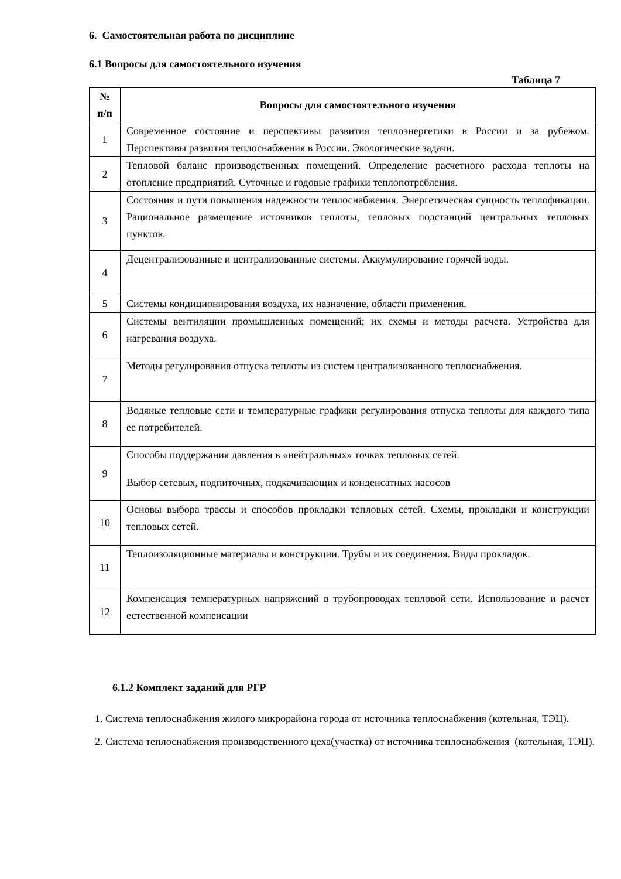6. Самостоятельная работа по дисциплине
6.1 Вопросы для самостоятельного изучения
Таблица 7
| № п/п | Вопросы для самостоятельного изучения |
| --- | --- |
| 1 | Современное состояние и перспективы развития теплоэнергетики в России и за рубежом. Перспективы развития теплоснабжения в России. Экологические задачи. |
| 2 | Тепловой баланс производственных помещений. Определение расчетного расхода теплоты на отопление предприятий. Суточные и годовые графики теплопотребления. |
| 3 | Состояния и пути повышения надежности теплоснабжения. Энергетическая сущность теплофикации. Рациональное размещение источников теплоты, тепловых подстанций центральных тепловых пунктов. |
| 4 | Децентрализованные и централизованные системы. Аккумулирование горячей воды. |
| 5 | Системы кондиционирования воздуха, их назначение, области применения. |
| 6 | Системы вентиляции промышленных помещений; их схемы и методы расчета. Устройства для нагревания воздуха. |
| 7 | Методы регулирования отпуска теплоты из систем централизованного теплоснабжения. |
| 8 | Водяные тепловые сети и температурные графики регулирования отпуска теплоты для каждого типа ее потребителей. |
| 9 | Способы поддержания давления в «нейтральных» точках тепловых сетей. Выбор сетевых, подпиточных, подкачивающих и конденсатных насосов |
| 10 | Основы выбора трассы и способов прокладки тепловых сетей. Схемы, прокладки и конструкции тепловых сетей. |
| 11 | Теплоизоляционные материалы и конструкции. Трубы и их соединения. Виды прокладок. |
| 12 | Компенсация температурных напряжений в трубопроводах тепловой сети. Использование и расчет естественной компенсации |
6.1.2 Комплект заданий для РГР
1. Система теплоснабжения жилого микрорайона города от источника теплоснабжения (котельная, ТЭЦ).
2. Система теплоснабжения производственного цеха(участка) от источника теплоснабжения (котельная, ТЭЦ).